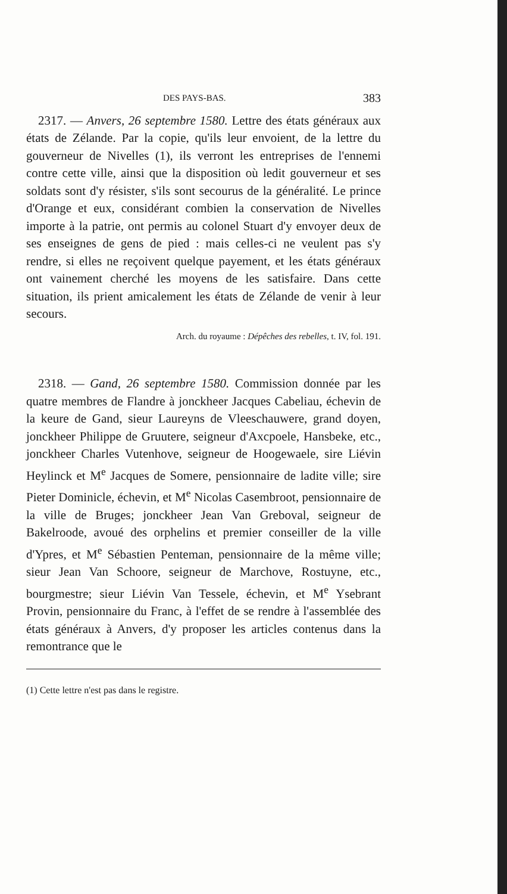DES PAYS-BAS. 383
2317. — Anvers, 26 septembre 1580. Lettre des états généraux aux états de Zélande. Par la copie, qu'ils leur envoient, de la lettre du gouverneur de Nivelles (1), ils verront les entreprises de l'ennemi contre cette ville, ainsi que la disposition où ledit gouverneur et ses soldats sont d'y résister, s'ils sont secourus de la généralité. Le prince d'Orange et eux, considérant combien la conservation de Nivelles importe à la patrie, ont permis au colonel Stuart d'y envoyer deux de ses enseignes de gens de pied : mais celles-ci ne veulent pas s'y rendre, si elles ne reçoivent quelque payement, et les états généraux ont vainement cherché les moyens de les satisfaire. Dans cette situation, ils prient amicalement les états de Zélande de venir à leur secours.
Arch. du royaume : Dépêches des rebelles, t. IV, fol. 191.
2318. — Gand, 26 septembre 1580. Commission donnée par les quatre membres de Flandre à jonckheer Jacques Cabeliau, échevin de la keure de Gand, sieur Laureyns de Vleeschauwere, grand doyen, jonckheer Philippe de Gruutere, seigneur d'Axcpoele, Hansbeke, etc., jonckheer Charles Vutenhove, seigneur de Hoogewaele, sire Liévin Heylinck et M<sup>e</sup> Jacques de Somere, pensionnaire de ladite ville; sire Pieter Dominicle, échevin, et M<sup>e</sup> Nicolas Casembroot, pensionnaire de la ville de Bruges; jonckheer Jean Van Greboval, seigneur de Bakelroode, avoué des orphelins et premier conseiller de la ville d'Ypres, et M<sup>e</sup> Sébastien Penteman, pensionnaire de la même ville; sieur Jean Van Schoore, seigneur de Marchove, Rostuyne, etc., bourgmestre; sieur Liévin Van Tessele, échevin, et M<sup>e</sup> Ysebrant Provin, pensionnaire du Franc, à l'effet de se rendre à l'assemblée des états généraux à Anvers, d'y proposer les articles contenus dans la remontrance que le
(1) Cette lettre n'est pas dans le registre.